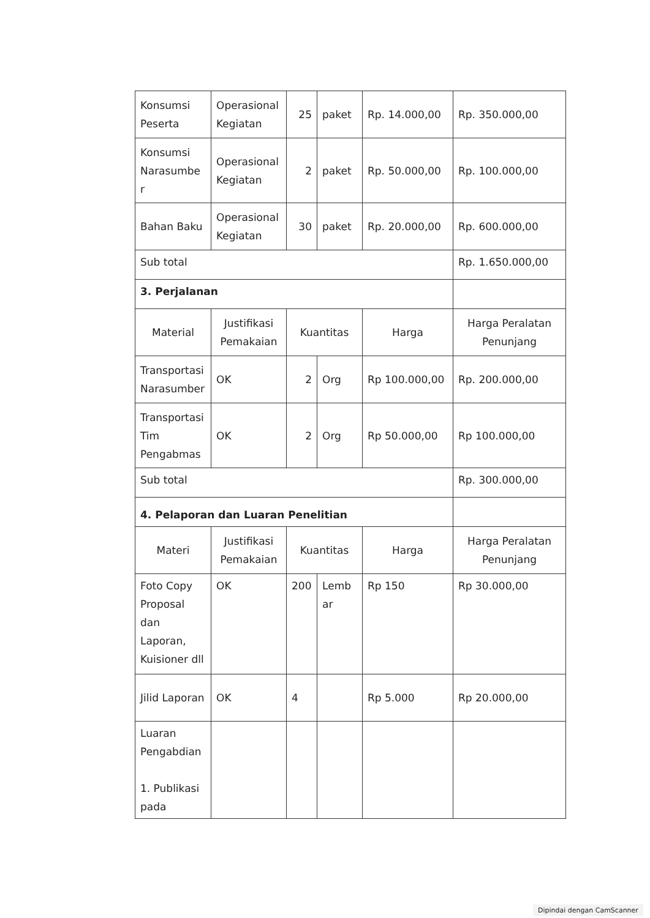| Konsumsi Peserta | Operasional Kegiatan | 25 | paket | Rp. 14.000,00 | Rp. 350.000,00 |
| Konsumsi Narasumbe r | Operasional Kegiatan | 2 | paket | Rp. 50.000,00 | Rp. 100.000,00 |
| Bahan Baku | Operasional Kegiatan | 30 | paket | Rp. 20.000,00 | Rp. 600.000,00 |
| Sub total | | | | | Rp. 1.650.000,00 |
| 3. Perjalanan | | | | | |
| Material | Justifikasi Pemakaian | Kuantitas | | Harga | Harga Peralatan Penunjang |
| Transportasi Narasumber | OK | 2 | Org | Rp 100.000,00 | Rp. 200.000,00 |
| Transportasi Tim Pengabmas | OK | 2 | Org | Rp 50.000,00 | Rp 100.000,00 |
| Sub total | | | | | Rp. 300.000,00 |
| 4. Pelaporan dan Luaran Penelitian | | | | | |
| Materi | Justifikasi Pemakaian | Kuantitas | | Harga | Harga Peralatan Penunjang |
| Foto Copy Proposal dan Laporan, Kuisioner dll | OK | 200 | Lemb ar | Rp 150 | Rp 30.000,00 |
| Jilid Laporan | OK | 4 | | Rp 5.000 | Rp 20.000,00 |
| Luaran Pengabdian 1. Publikasi pada | | | | | |
Dipindai dengan CamScanner